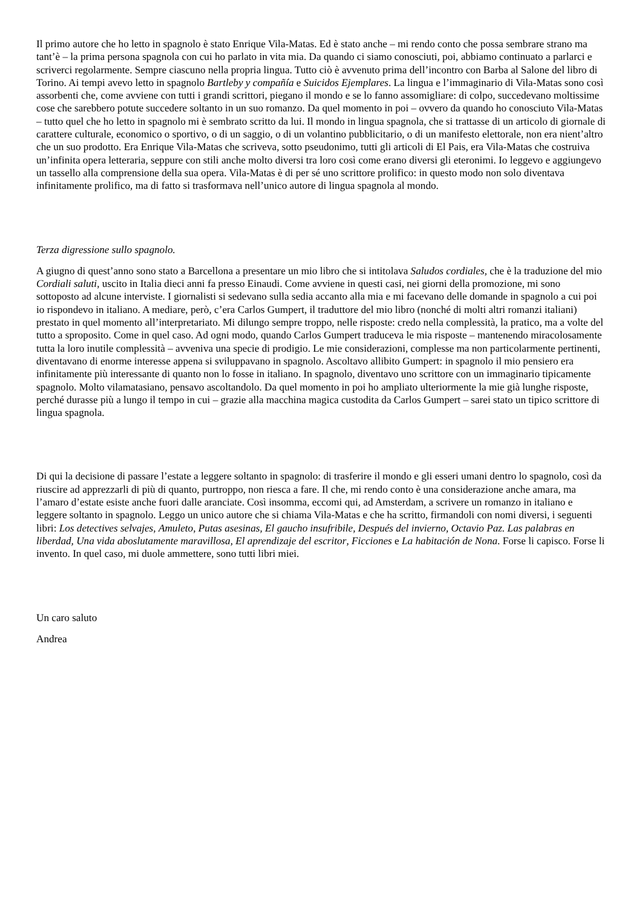Il primo autore che ho letto in spagnolo è stato Enrique Vila-Matas. Ed è stato anche – mi rendo conto che possa sembrare strano ma tant’è – la prima persona spagnola con cui ho parlato in vita mia. Da quando ci siamo conosciuti, poi, abbiamo continuato a parlarci e scriverci regolarmente. Sempre ciascuno nella propria lingua. Tutto ciò è avvenuto prima dell’incontro con Barba al Salone del libro di Torino. Ai tempi avevo letto in spagnolo Bartleby y compañía e Suicidos Ejemplares. La lingua e l’immaginario di Vila-Matas sono così assorbenti che, come avviene con tutti i grandi scrittori, piegano il mondo e se lo fanno assomigliare: di colpo, succedevano moltissime cose che sarebbero potute succedere soltanto in un suo romanzo. Da quel momento in poi – ovvero da quando ho conosciuto Vila-Matas – tutto quel che ho letto in spagnolo mi è sembrato scritto da lui. Il mondo in lingua spagnola, che si trattasse di un articolo di giornale di carattere culturale, economico o sportivo, o di un saggio, o di un volantino pubblicitario, o di un manifesto elettorale, non era nient’altro che un suo prodotto. Era Enrique Vila-Matas che scriveva, sotto pseudonimo, tutti gli articoli di El Pais, era Vila-Matas che costruiva un’infinita opera letteraria, seppure con stili anche molto diversi tra loro così come erano diversi gli eteronimi. Io leggevo e aggiungevo un tassello alla comprensione della sua opera. Vila-Matas è di per sé uno scrittore prolifico: in questo modo non solo diventava infinitamente prolifico, ma di fatto si trasformava nell’unico autore di lingua spagnola al mondo.
Terza digressione sullo spagnolo.
A giugno di quest’anno sono stato a Barcellona a presentare un mio libro che si intitolava Saludos cordiales, che è la traduzione del mio Cordiali saluti, uscito in Italia dieci anni fa presso Einaudi. Come avviene in questi casi, nei giorni della promozione, mi sono sottoposto ad alcune interviste. I giornalisti si sedevano sulla sedia accanto alla mia e mi facevano delle domande in spagnolo a cui poi io rispondevo in italiano. A mediare, però, c’era Carlos Gumpert, il traduttore del mio libro (nonché di molti altri romanzi italiani) prestato in quel momento all’interpretariato. Mi dilungo sempre troppo, nelle risposte: credo nella complessità, la pratico, ma a volte del tutto a sproposito. Come in quel caso. Ad ogni modo, quando Carlos Gumpert traduceva le mia risposte – mantenendo miracolosamente tutta la loro inutile complessità – avveniva una specie di prodigio. Le mie considerazioni, complesse ma non particolarmente pertinenti, diventavano di enorme interesse appena si sviluppavano in spagnolo. Ascoltavo allibito Gumpert: in spagnolo il mio pensiero era infinitamente più interessante di quanto non lo fosse in italiano. In spagnolo, diventavo uno scrittore con un immaginario tipicamente spagnolo. Molto vilamatasiano, pensavo ascoltandolo. Da quel momento in poi ho ampliato ulteriormente la mie già lunghe risposte, perché durasse più a lungo il tempo in cui – grazie alla macchina magica custodita da Carlos Gumpert – sarei stato un tipico scrittore di lingua spagnola.
Di qui la decisione di passare l’estate a leggere soltanto in spagnolo: di trasferire il mondo e gli esseri umani dentro lo spagnolo, così da riuscire ad apprezzarli di più di quanto, purtroppo, non riesca a fare. Il che, mi rendo conto è una considerazione anche amara, ma l’amaro d’estate esiste anche fuori dalle aranciate. Così insomma, eccomi qui, ad Amsterdam, a scrivere un romanzo in italiano e leggere soltanto in spagnolo. Leggo un unico autore che si chiama Vila-Matas e che ha scritto, firmandoli con nomi diversi, i seguenti libri: Los detectives selvajes, Amuleto, Putas asesinas, El gaucho insufribile, Después del invierno, Octavio Paz. Las palabras en liberdad, Una vida aboslutamente maravillosa, El aprendizaje del escritor, Ficciones e La habitación de Nona. Forse li capisco. Forse li invento. In quel caso, mi duole ammettere, sono tutti libri miei.
Un caro saluto
Andrea